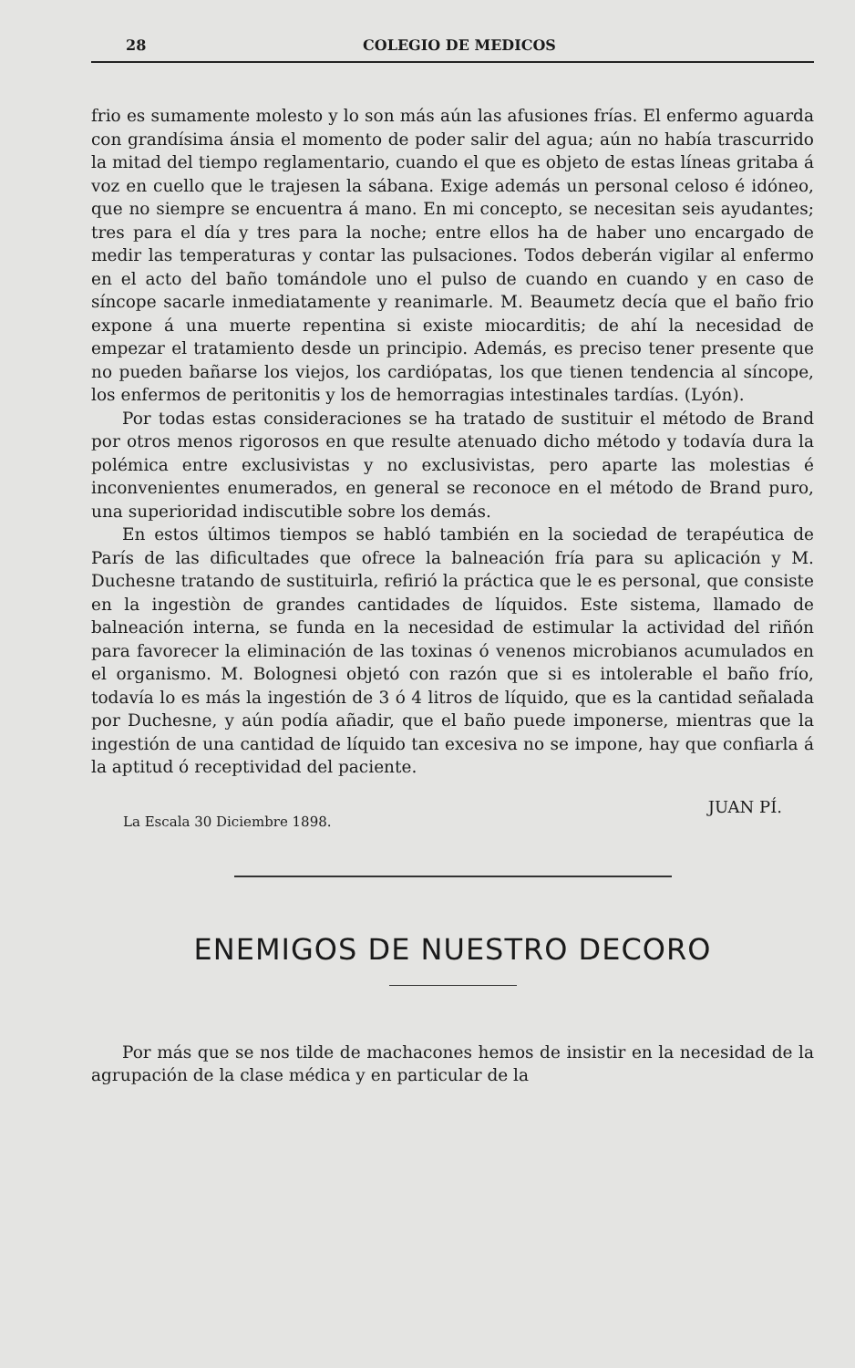28 COLEGIO DE MEDICOS
frio es sumamente molesto y lo son más aún las afusiones frías. El enfermo aguarda con grandísima ánsia el momento de poder salir del agua; aún no había trascurrido la mitad del tiempo reglamentario, cuando el que es objeto de estas líneas gritaba á voz en cuello que le trajesen la sábana. Exige además un personal celoso é idóneo, que no siempre se encuentra á mano. En mi concepto, se necesitan seis ayudantes; tres para el día y tres para la noche; entre ellos ha de haber uno encargado de medir las temperaturas y contar las pulsaciones. Todos deberán vigilar al enfermo en el acto del baño tomándole uno el pulso de cuando en cuando y en caso de síncope sacarle inmediatamente y reanimarle. M. Beaumetz decía que el baño frio expone á una muerte repentina si existe miocarditis; de ahí la necesidad de empezar el tratamiento desde un principio. Además, es preciso tener presente que no pueden bañarse los viejos, los cardiópatas, los que tienen tendencia al síncope, los enfermos de peritonitis y los de hemorragias intestinales tardías. (Lyón).
Por todas estas consideraciones se ha tratado de sustituir el método de Brand por otros menos rigorosos en que resulte atenuado dicho método y todavía dura la polémica entre exclusivistas y no exclusivistas, pero aparte las molestias é inconvenientes enumerados, en general se reconoce en el método de Brand puro, una superioridad indiscutible sobre los demás.
En estos últimos tiempos se habló también en la sociedad de terapéutica de París de las dificultades que ofrece la balneación fría para su aplicación y M. Duchesne tratando de sustituirla, refirió la práctica que le es personal, que consiste en la ingestiòn de grandes cantidades de líquidos. Este sistema, llamado de balneación interna, se funda en la necesidad de estimular la actividad del riñón para favorecer la eliminación de las toxinas ó venenos microbianos acumulados en el organismo. M. Bolognesi objetó con razón que si es intolerable el baño frío, todavía lo es más la ingestión de 3 ó 4 litros de líquido, que es la cantidad señalada por Duchesne, y aún podía añadir, que el baño puede imponerse, mientras que la ingestión de una cantidad de líquido tan excesiva no se impone, hay que confiarla á la aptitud ó receptividad del paciente.
La Escala 30 Diciembre 1898. JUAN PÍ.
ENEMIGOS DE NUESTRO DECORO
Por más que se nos tilde de machacones hemos de insistir en la necesidad de la agrupación de la clase médica y en particular de la